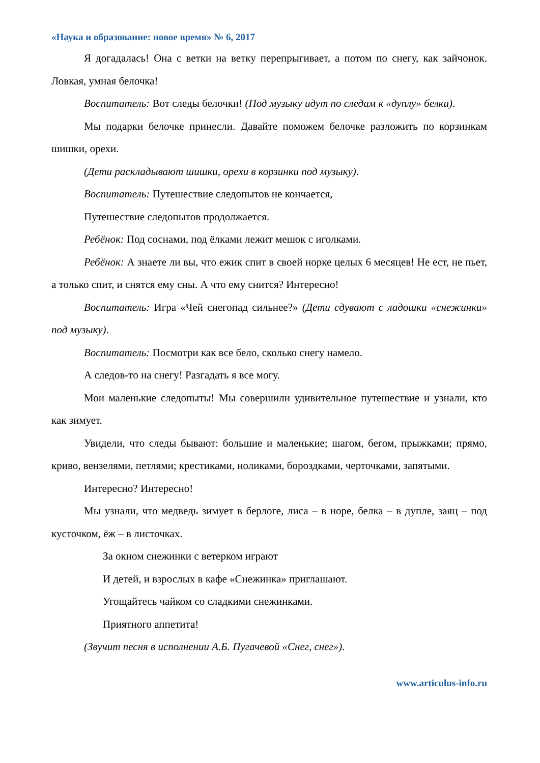«Наука и образование: новое время» № 6, 2017
Я догадалась! Она с ветки на ветку перепрыгивает, а потом по снегу, как зайчонок. Ловкая, умная белочка!
Воспитатель: Вот следы белочки! (Под музыку идут по следам к «дуплу» белки).
Мы подарки белочке принесли. Давайте поможем белочке разложить по корзинкам шишки, орехи.
(Дети раскладывают шишки, орехи в корзинки под музыку).
Воспитатель: Путешествие следопытов не кончается,
Путешествие следопытов продолжается.
Ребёнок: Под соснами, под ёлками лежит мешок с иголками.
Ребёнок: А знаете ли вы, что ежик спит в своей норке целых 6 месяцев! Не ест, не пьет, а только спит, и снятся ему сны. А что ему снится? Интересно!
Воспитатель: Игра «Чей снегопад сильнее?» (Дети сдувают с ладошки «снежинки» под музыку).
Воспитатель: Посмотри как все бело, сколько снегу намело.
А следов-то на снегу! Разгадать я все могу.
Мои маленькие следопыты! Мы совершили удивительное путешествие и узнали, кто как зимует.
Увидели, что следы бывают: большие и маленькие; шагом, бегом, прыжками; прямо, криво, вензелями, петлями; крестиками, ноликами, бороздками, черточками, запятыми.
Интересно? Интересно!
Мы узнали, что медведь зимует в берлоге, лиса – в норе, белка – в дупле, заяц – под кусточком, ёж – в листочках.
За окном снежинки с ветерком играют
И детей, и взрослых в кафе «Снежинка» приглашают.
Угощайтесь чайком со сладкими снежинками.
Приятного аппетита!
(Звучит песня в исполнении А.Б. Пугачевой «Снег, снег»).
www.articulus-info.ru